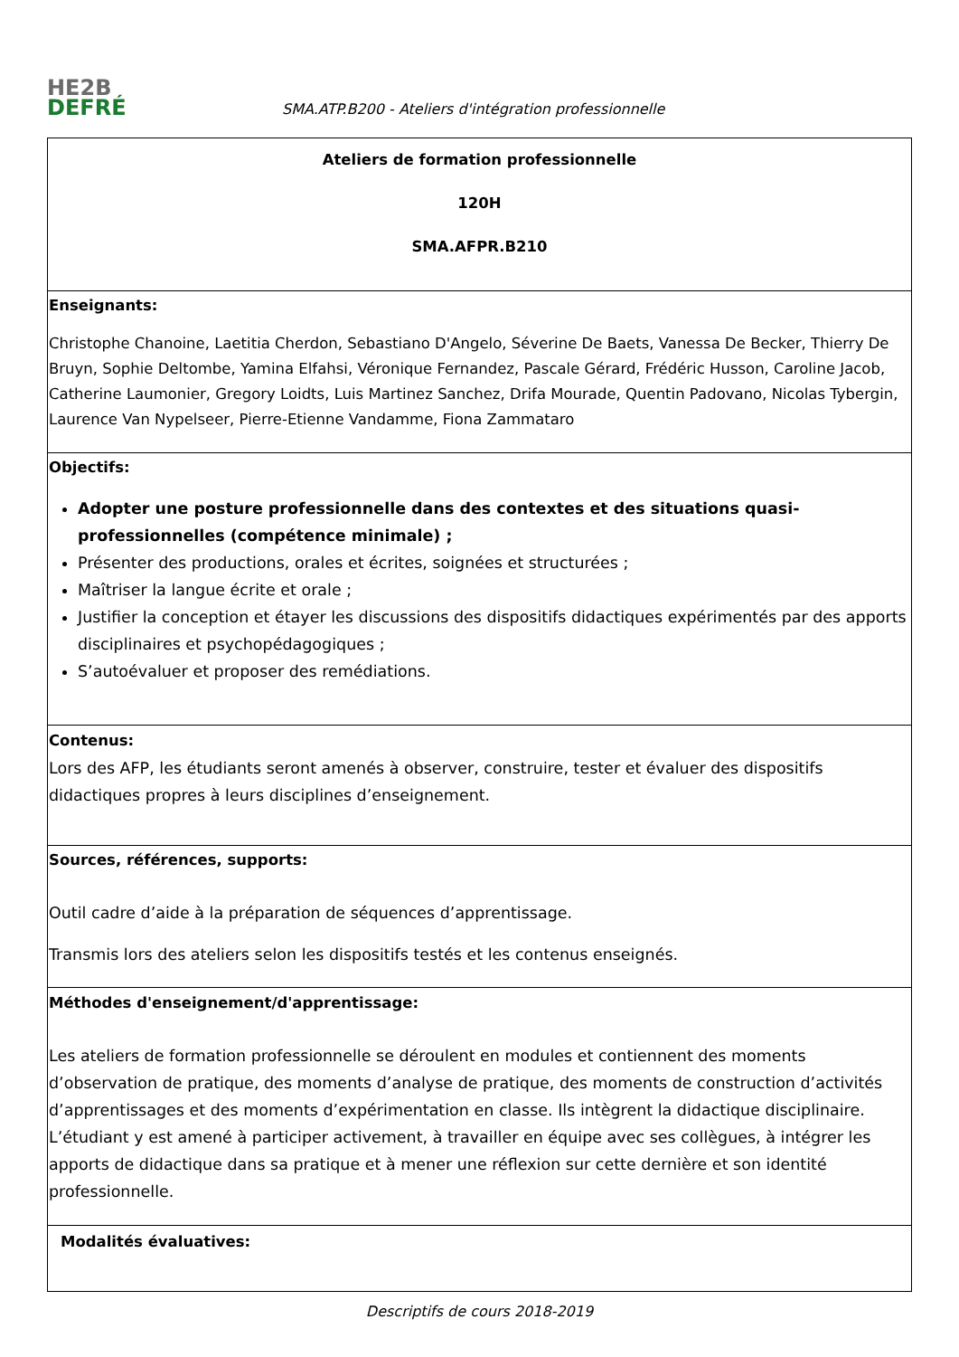HE2B
DEFRÉ
SMA.ATP.B200 - Ateliers d'intégration professionnelle
| Ateliers de formation professionnelle 120H SMA.AFPR.B210 |
| Enseignants: Christophe Chanoine, Laetitia Cherdon, Sebastiano D'Angelo, Séverine De Baets, Vanessa De Becker, Thierry De Bruyn, Sophie Deltombe, Yamina Elfahsi, Véronique Fernandez, Pascale Gérard, Frédéric Husson, Caroline Jacob, Catherine Laumonier, Gregory Loidts, Luis Martinez Sanchez, Drifa Mourade, Quentin Padovano, Nicolas Tybergin, Laurence Van Nypelseer, Pierre-Etienne Vandamme, Fiona Zammataro |
| Objectifs: Adopter une posture professionnelle dans des contextes et des situations quasi-professionnelles (compétence minimale) ; Présenter des productions, orales et écrites, soignées et structurées ; Maîtriser la langue écrite et orale ; Justifier la conception et étayer les discussions des dispositifs didactiques expérimentés par des apports disciplinaires et psychopédagogiques ; S’autoévaluer et proposer des remédiations. |
| Contenus: Lors des AFP, les étudiants seront amenés à observer, construire, tester et évaluer des dispositifs didactiques propres à leurs disciplines d’enseignement. |
| Sources, références, supports: Outil cadre d’aide à la préparation de séquences d’apprentissage. Transmis lors des ateliers selon les dispositifs testés et les contenus enseignés. |
| Méthodes d'enseignement/d'apprentissage: Les ateliers de formation professionnelle se déroulent en modules et contiennent des moments d’observation de pratique, des moments d’analyse de pratique, des moments de construction d’activités d’apprentissages et des moments d’expérimentation en classe. Ils intègrent la didactique disciplinaire. L’étudiant y est amené à participer activement, à travailler en équipe avec ses collègues, à intégrer les apports de didactique dans sa pratique et à mener une réflexion sur cette dernière et son identité professionnelle. |
| Modalités évaluatives: |
Descriptifs de cours 2018-2019